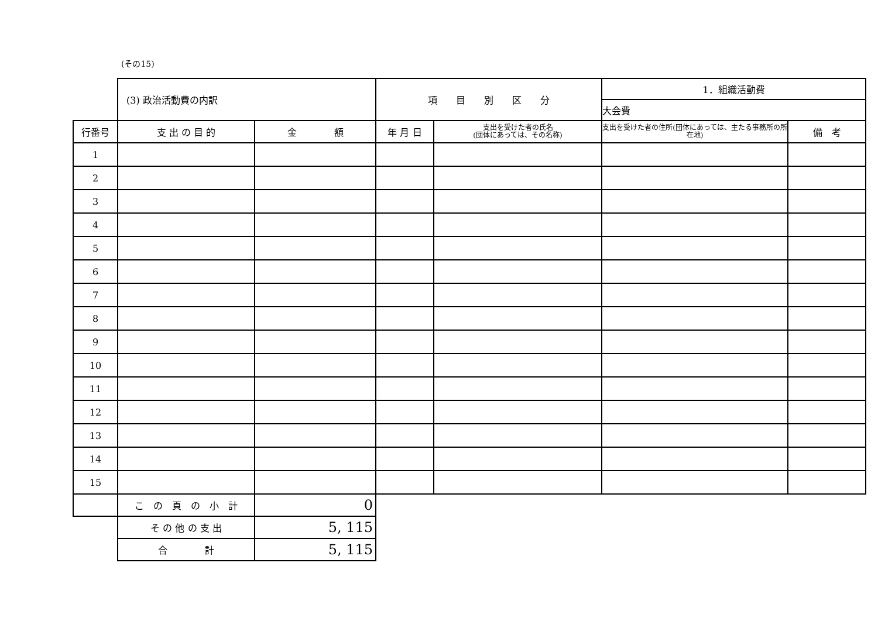(その15)
| | (3) 政治活動費の内訳 | | 項 目 別 区 分 | | 1．組織活動費 | |
| | | | | | 大会費 | |
| 行番号 | 支 出 の 目 的 | 金 額 | 年 月 日 | 支出を受けた者の氏名 (団体にあっては、その名称) | 支出を受けた者の住所(団体にあっては、主たる事務所の所在地) | 備 考 |
| 1 | | | | | | |
| 2 | | | | | | |
| 3 | | | | | | |
| 4 | | | | | | |
| 5 | | | | | | |
| 6 | | | | | | |
| 7 | | | | | | |
| 8 | | | | | | |
| 9 | | | | | | |
| 10 | | | | | | |
| 11 | | | | | | |
| 12 | | | | | | |
| 13 | | | | | | |
| 14 | | | | | | |
| 15 | | | | | | |
| | こ の 頁 の 小 計 | 0 | | | | |
| | そ の 他 の 支 出 | 5, 115 | | | | |
| | 合 計 | 5, 115 | | | | |